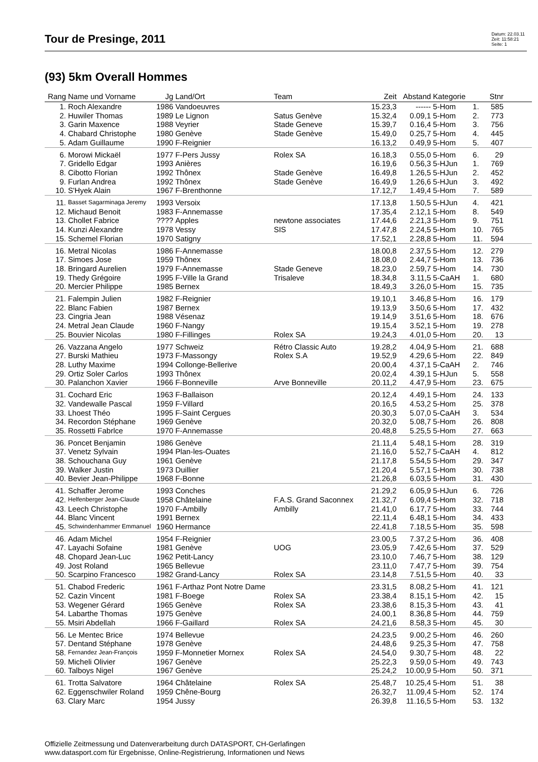Tour de Presinge, 2011
Datum: 22.03.11
Zeit: 11:58:21
Seite: 1
(93) 5km Overall Hommes
| Rang | Name und Vorname | Jg | Land/Ort | Team | Zeit | Abstand | Kategorie | | Stnr | |
| --- | --- | --- | --- | --- | --- | --- | --- | --- | --- | --- |
| 1. | Roch Alexandre | 1986 | Vandoeuvres | | 15.23,3 | ------ | 5-Hom | 1. | 585 | |
| 2. | Huwiler Thomas | 1989 | Le Lignon | Satus Genève | 15.32,4 | 0.09,1 | 5-Hom | 2. | 773 | |
| 3. | Garin Maxence | 1988 | Veyrier | Stade Geneve | 15.39,7 | 0.16,4 | 5-Hom | 3. | 756 | |
| 4. | Chabard Christophe | 1980 | Genève | Stade Genève | 15.49,0 | 0.25,7 | 5-Hom | 4. | 445 | |
| 5. | Adam Guillaume | 1990 | F-Reignier | | 16.13,2 | 0.49,9 | 5-Hom | 5. | 407 | |
| 6. | Morowi Mickaël | 1977 | F-Pers Jussy | Rolex SA | 16.18,3 | 0.55,0 | 5-Hom | 6. | 29 | |
| 7. | Gridello Edgar | 1993 | Anières | | 16.19,6 | 0.56,3 | 5-HJun | 1. | 769 | |
| 8. | Cibotto Florian | 1992 | Thônex | Stade Genève | 16.49,8 | 1.26,5 | 5-HJun | 2. | 452 | |
| 9. | Furlan Andrea | 1992 | Thônex | Stade Genève | 16.49,9 | 1.26,6 | 5-HJun | 3. | 492 | |
| 10. | S'Hyek Alain | 1967 | F-Brenthonne | | 17.12,7 | 1.49,4 | 5-Hom | 7. | 589 | |
| 11. | Basset Sagarminaga Jeremy | 1993 | Versoix | | 17.13,8 | 1.50,5 | 5-HJun | 4. | 421 | |
| 12. | Michaud Benoit | 1983 | F-Annemasse | | 17.35,4 | 2.12,1 | 5-Hom | 8. | 549 | |
| 13. | Chollet Fabrice | ???? | Apples | newtone associates | 17.44,6 | 2.21,3 | 5-Hom | 9. | 751 | |
| 14. | Kunzi Alexandre | 1978 | Vessy | SIS | 17.47,8 | 2.24,5 | 5-Hom | 10. | 765 | |
| 15. | Schemel Florian | 1970 | Satigny | | 17.52,1 | 2.28,8 | 5-Hom | 11. | 594 | |
| 16. | Metral Nicolas | 1986 | F-Annemasse | | 18.00,8 | 2.37,5 | 5-Hom | 12. | 279 | |
| 17. | Simoes Jose | 1959 | Thônex | | 18.08,0 | 2.44,7 | 5-Hom | 13. | 736 | |
| 18. | Bringard Aurelien | 1979 | F-Annemasse | Stade Geneve | 18.23,0 | 2.59,7 | 5-Hom | 14. | 730 | |
| 19. | Thedy Grégoire | 1995 | F-Ville la Grand | Trisaleve | 18.34,8 | 3.11,5 | 5-CaAH | 1. | 680 | |
| 20. | Mercier Philippe | 1985 | Bernex | | 18.49,3 | 3.26,0 | 5-Hom | 15. | 735 | |
| 21. | Falempin Julien | 1982 | F-Reignier | | 19.10,1 | 3.46,8 | 5-Hom | 16. | 179 | |
| 22. | Blanc Fabien | 1987 | Bernex | | 19.13,9 | 3.50,6 | 5-Hom | 17. | 432 | |
| 23. | Cingria Jean | 1988 | Vésenaz | | 19.14,9 | 3.51,6 | 5-Hom | 18. | 676 | |
| 24. | Metral Jean Claude | 1960 | F-Nangy | | 19.15,4 | 3.52,1 | 5-Hom | 19. | 278 | |
| 25. | Bouvier Nicolas | 1980 | F-Fillinges | Rolex SA | 19.24,3 | 4.01,0 | 5-Hom | 20. | 13 | |
| 26. | Vazzana Angelo | 1977 | Schweiz | Rétro Classic Auto | 19.28,2 | 4.04,9 | 5-Hom | 21. | 688 | |
| 27. | Burski Mathieu | 1973 | F-Massongy | Rolex S.A | 19.52,9 | 4.29,6 | 5-Hom | 22. | 849 | |
| 28. | Luthy Maxime | 1994 | Collonge-Bellerive | | 20.00,4 | 4.37,1 | 5-CaAH | 2. | 746 | |
| 29. | Ortiz Soler Carlos | 1993 | Thônex | | 20.02,4 | 4.39,1 | 5-HJun | 5. | 558 | |
| 30. | Palanchon Xavier | 1966 | F-Bonneville | Arve Bonneville | 20.11,2 | 4.47,9 | 5-Hom | 23. | 675 | |
| 31. | Cochard Eric | 1963 | F-Ballaison | | 20.12,4 | 4.49,1 | 5-Hom | 24. | 133 | |
| 32. | Vandewalle Pascal | 1959 | F-Villard | | 20.16,5 | 4.53,2 | 5-Hom | 25. | 378 | |
| 33. | Lhoest Théo | 1995 | F-Saint Cergues | | 20.30,3 | 5.07,0 | 5-CaAH | 3. | 534 | |
| 34. | Recordon Stéphane | 1969 | Genève | | 20.32,0 | 5.08,7 | 5-Hom | 26. | 808 | |
| 35. | Rossetti Fabrlce | 1970 | F-Annemasse | | 20.48,8 | 5.25,5 | 5-Hom | 27. | 663 | |
| 36. | Poncet Benjamin | 1986 | Genève | | 21.11,4 | 5.48,1 | 5-Hom | 28. | 319 | |
| 37. | Venetz Sylvain | 1994 | Plan-les-Ouates | | 21.16,0 | 5.52,7 | 5-CaAH | 4. | 812 | |
| 38. | Schouchana Guy | 1961 | Genève | | 21.17,8 | 5.54,5 | 5-Hom | 29. | 347 | |
| 39. | Walker Justin | 1973 | Duillier | | 21.20,4 | 5.57,1 | 5-Hom | 30. | 738 | |
| 40. | Bevier Jean-Philippe | 1968 | F-Bonne | | 21.26,8 | 6.03,5 | 5-Hom | 31. | 430 | |
| 41. | Schaffer Jerome | 1993 | Conches | | 21.29,2 | 6.05,9 | 5-HJun | 6. | 726 | |
| 42. | Helfenberger Jean-Claude | 1958 | Châtelaine | F.A.S. Grand Saconnex | 21.32,7 | 6.09,4 | 5-Hom | 32. | 718 | |
| 43. | Leech Christophe | 1970 | F-Ambilly | Ambilly | 21.41,0 | 6.17,7 | 5-Hom | 33. | 744 | |
| 44. | Blanc Vincent | 1991 | Bernex | | 22.11,4 | 6.48,1 | 5-Hom | 34. | 433 | |
| 45. | Schwindenhammer Emmanuel | 1960 | Hermance | | 22.41,8 | 7.18,5 | 5-Hom | 35. | 598 | |
| 46. | Adam Michel | 1954 | F-Reignier | | 23.00,5 | 7.37,2 | 5-Hom | 36. | 408 | |
| 47. | Layachi Sofaine | 1981 | Genève | UOG | 23.05,9 | 7.42,6 | 5-Hom | 37. | 529 | |
| 48. | Chopard Jean-Luc | 1962 | Petit-Lancy | | 23.10,0 | 7.46,7 | 5-Hom | 38. | 129 | |
| 49. | Jost Roland | 1965 | Bellevue | | 23.11,0 | 7.47,7 | 5-Hom | 39. | 754 | |
| 50. | Scarpino Francesco | 1982 | Grand-Lancy | Rolex SA | 23.14,8 | 7.51,5 | 5-Hom | 40. | 33 | |
| 51. | Chabod Frederic | 1961 | F-Arthaz Pont Notre Dame | | 23.31,5 | 8.08,2 | 5-Hom | 41. | 121 | |
| 52. | Cazin Vincent | 1981 | F-Boege | Rolex SA | 23.38,4 | 8.15,1 | 5-Hom | 42. | 15 | |
| 53. | Wegener Gérard | 1965 | Genève | Rolex SA | 23.38,6 | 8.15,3 | 5-Hom | 43. | 41 | |
| 54. | Labarthe Thomas | 1975 | Genève | | 24.00,1 | 8.36,8 | 5-Hom | 44. | 759 | |
| 55. | Msiri Abdellah | 1966 | F-Gaillard | Rolex SA | 24.21,6 | 8.58,3 | 5-Hom | 45. | 30 | |
| 56. | Le Mentec Brice | 1974 | Bellevue | | 24.23,5 | 9.00,2 | 5-Hom | 46. | 260 | |
| 57. | Dentand Stéphane | 1978 | Genève | | 24.48,6 | 9.25,3 | 5-Hom | 47. | 758 | |
| 58. | Fernandez Jean-François | 1959 | F-Monnetier Mornex | Rolex SA | 24.54,0 | 9.30,7 | 5-Hom | 48. | 22 | |
| 59. | Micheli Olivier | 1967 | Genève | | 25.22,3 | 9.59,0 | 5-Hom | 49. | 743 | |
| 60. | Talboys Nigel | 1967 | Genève | | 25.24,2 | 10.00,9 | 5-Hom | 50. | 371 | |
| 61. | Trotta Salvatore | 1964 | Châtelaine | Rolex SA | 25.48,7 | 10.25,4 | 5-Hom | 51. | 38 | |
| 62. | Eggenschwiler Roland | 1959 | Chêne-Bourg | | 26.32,7 | 11.09,4 | 5-Hom | 52. | 174 | |
| 63. | Clary Marc | 1954 | Jussy | | 26.39,8 | 11.16,5 | 5-Hom | 53. | 132 | |
Offizielle Zeitmessung und Datenverarbeitung durch DATASPORT, CH-Gerlafingen
www.datasport.com für Ergebnisse, Online-Registrierung, Informationen und News